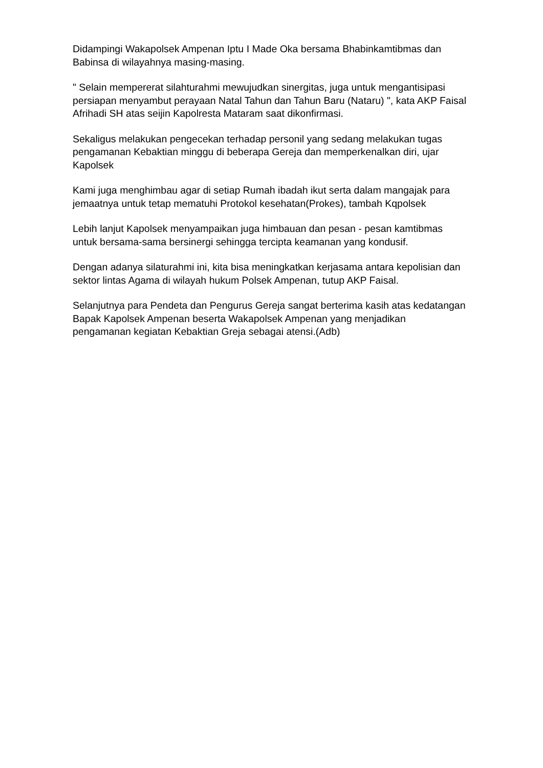Didampingi Wakapolsek Ampenan Iptu I Made Oka bersama Bhabinkamtibmas dan Babinsa di wilayahnya masing-masing.
" Selain mempererat silahturahmi mewujudkan sinergitas, juga untuk mengantisipasi persiapan menyambut perayaan Natal Tahun dan Tahun Baru (Nataru) ", kata AKP Faisal Afrihadi SH atas seijin Kapolresta Mataram saat dikonfirmasi.
Sekaligus melakukan pengecekan terhadap personil yang sedang melakukan tugas pengamanan Kebaktian minggu di beberapa Gereja dan memperkenalkan diri, ujar Kapolsek
Kami juga menghimbau agar di setiap Rumah ibadah ikut serta dalam mangajak para jemaatnya untuk tetap mematuhi Protokol kesehatan(Prokes), tambah Kqpolsek
Lebih lanjut Kapolsek menyampaikan juga himbauan dan pesan - pesan kamtibmas untuk bersama-sama bersinergi sehingga tercipta keamanan yang kondusif.
Dengan adanya silaturahmi ini, kita bisa meningkatkan kerjasama antara kepolisian dan sektor lintas Agama di wilayah hukum Polsek Ampenan, tutup AKP Faisal.
Selanjutnya para Pendeta dan Pengurus Gereja sangat berterima kasih atas kedatangan Bapak Kapolsek Ampenan beserta Wakapolsek Ampenan yang menjadikan pengamanan kegiatan Kebaktian Greja sebagai atensi.(Adb)